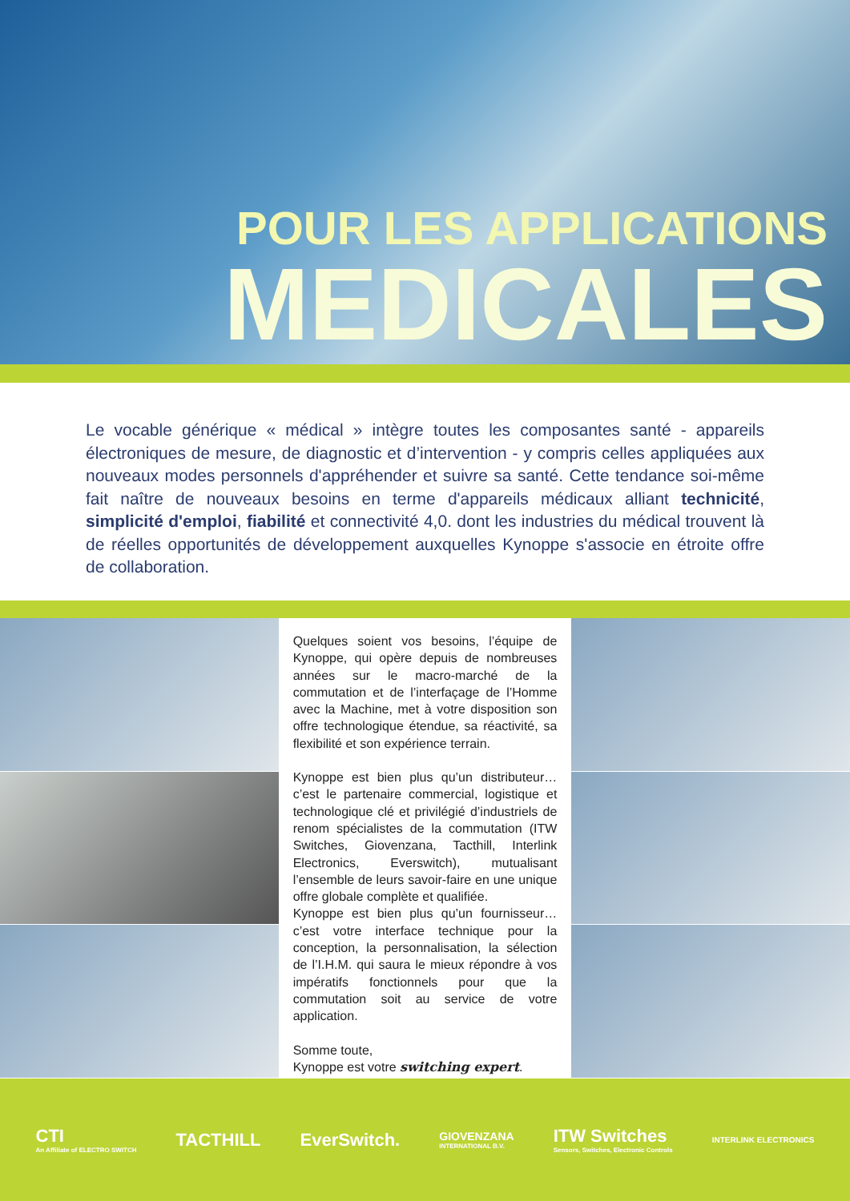POUR LES APPLICATIONS
MEDICALES
Le vocable générique « médical » intègre toutes les composantes santé - appareils électroniques de mesure, de diagnostic et d’intervention - y compris celles appliquées aux nouveaux modes personnels d'appréhender et suivre sa santé. Cette tendance soi-même fait naître de nouveaux besoins en terme d'appareils médicaux alliant technicité, simplicité d'emploi, fiabilité et connectivité 4,0. dont les industries du médical trouvent là de réelles opportunités de développement auxquelles Kynoppe s'associe en étroite offre de collaboration.
Quelques soient vos besoins, l’équipe de Kynoppe, qui opère depuis de nombreuses années sur le macro-marché de la commutation et de l’interfaçage de l’Homme avec la Machine, met à votre disposition son offre technologique étendue, sa réactivité, sa flexibilité et son expérience terrain.
Kynoppe est bien plus qu’un distributeur… c’est le partenaire commercial, logistique et technologique clé et privilégié d’industriels de renom spécialistes de la commutation (ITW Switches, Giovenzana, Tacthill, Interlink Electronics, Everswitch), mutualisant l’ensemble de leurs savoir-faire en une unique offre globale complète et qualifiée.
Kynoppe est bien plus qu’un fournisseur… c’est votre interface technique pour la conception, la personnalisation, la sélection de l’I.H.M. qui saura le mieux répondre à vos impératifs fonctionnels pour que la commutation soit au service de votre application.
Somme toute,
Kynoppe est votre switching expert.
CTI
An Affiliate of ELECTRO SWITCH
TACTHILL EverSwitch.
GIOVENZANA
INTERNATIONAL B.V.
ITW Switches
Sensors, Switches, Electronic Controls
INTERLINK ELECTRONICS